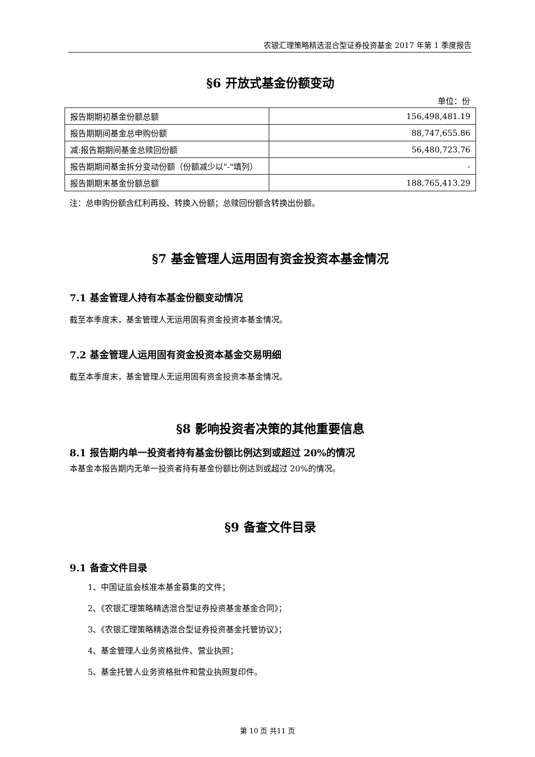农银汇理策略精选混合型证券投资基金 2017 年第 1 季度报告
§6 开放式基金份额变动
单位：份
| 报告期期初基金份额总额 | 156,498,481.19 |
| 报告期期间基金总申购份额 | 88,747,655.86 |
| 减:报告期期间基金总赎回份额 | 56,480,723.76 |
| 报告期期间基金拆分变动份额（份额减少以"-"填列） | - |
| 报告期期末基金份额总额 | 188,765,413.29 |
注：总申购份额含红利再投、转换入份额；总赎回份额含转换出份额。
§7 基金管理人运用固有资金投资本基金情况
7.1 基金管理人持有本基金份额变动情况
截至本季度末，基金管理人无运用固有资金投资本基金情况。
7.2 基金管理人运用固有资金投资本基金交易明细
截至本季度末，基金管理人无运用固有资金投资本基金情况。
§8 影响投资者决策的其他重要信息
8.1 报告期内单一投资者持有基金份额比例达到或超过 20%的情况
本基金本报告期内无单一投资者持有基金份额比例达到或超过 20%的情况。
§9 备查文件目录
9.1 备查文件目录
1、中国证监会核准本基金募集的文件；
2、《农银汇理策略精选混合型证券投资基金基金合同》；
3、《农银汇理策略精选混合型证券投资基金托管协议》；
4、基金管理人业务资格批件、营业执照；
5、基金托管人业务资格批件和营业执照复印件。
第 10 页 共11 页